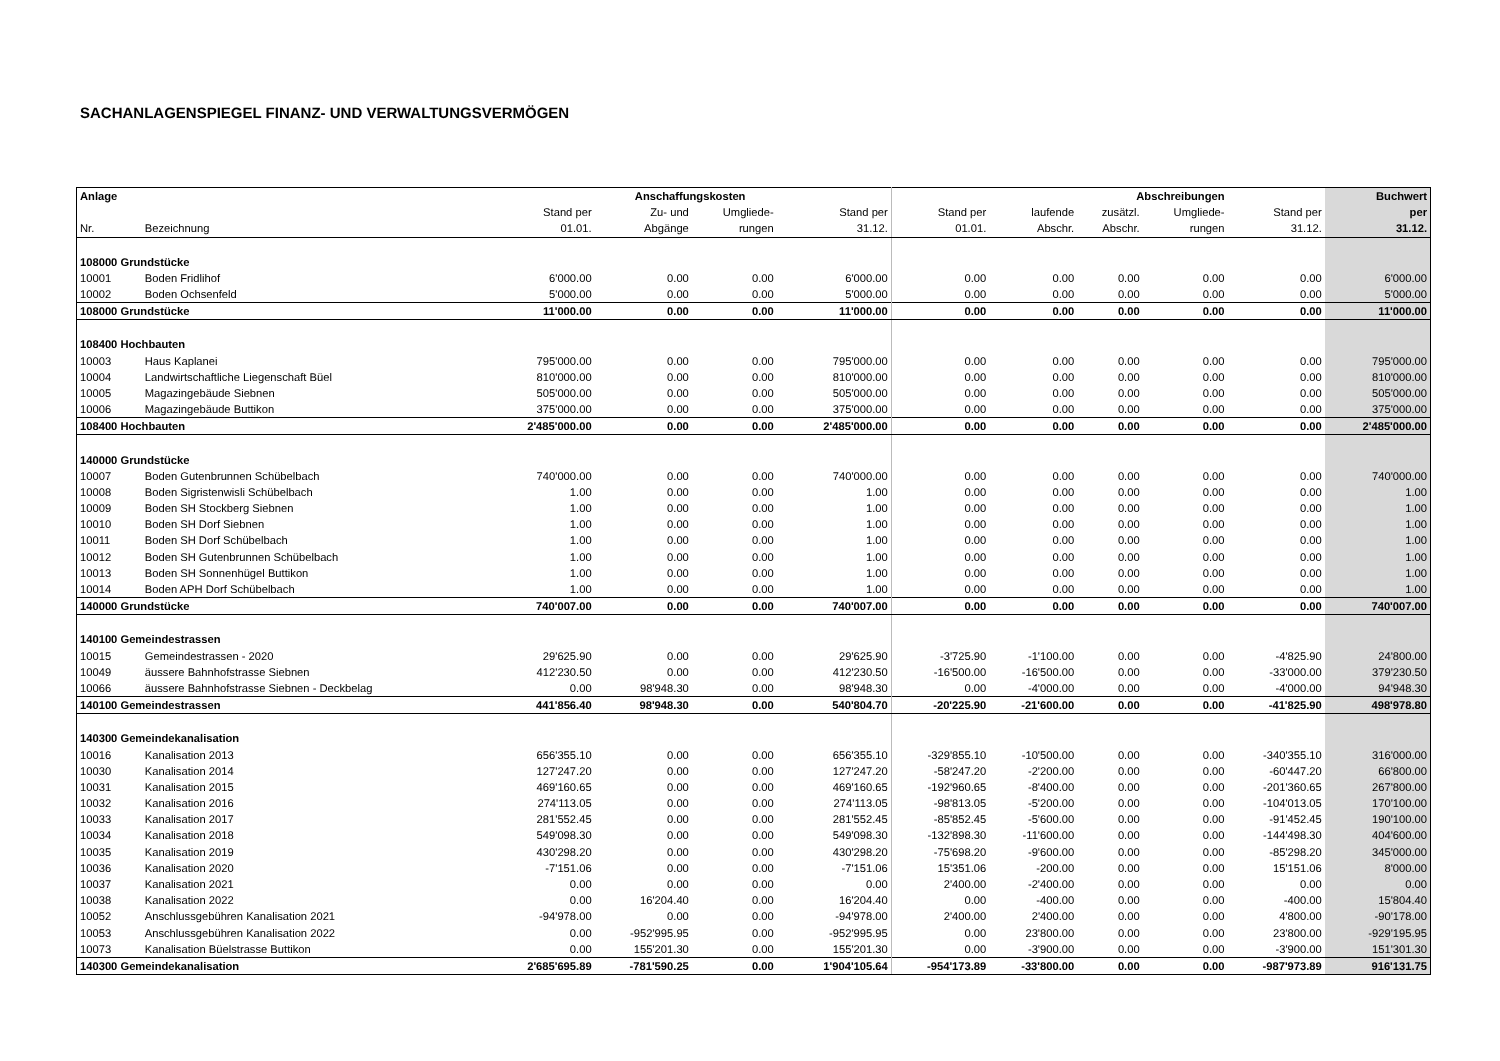SACHANLAGENSPIEGEL FINANZ- UND VERWALTUNGSVERMÖGEN
| Anlage | | | Anschaffungskosten | | | | | Abschreibungen | | | | Buchwert |
| --- | --- | --- | --- | --- | --- | --- | --- | --- | --- | --- | --- | --- |
| | | Stand per | Zu- und | Umgliede- | | Stand per | Stand per | laufende | zusätzl. | Umgliede- | Stand per | per |
| Nr. | Bezeichnung | 01.01. | Abgänge | rungen | | 31.12. | 01.01. | Abschr. | Abschr. | rungen | 31.12. | 31.12. |
| 108000 Grundstücke | | | | | | | | | | | | |
| 10001 | Boden Fridlihof | 6'000.00 | 0.00 | 0.00 | | 6'000.00 | 0.00 | 0.00 | 0.00 | 0.00 | 0.00 | 6'000.00 |
| 10002 | Boden Ochsenfeld | 5'000.00 | 0.00 | 0.00 | | 5'000.00 | 0.00 | 0.00 | 0.00 | 0.00 | 0.00 | 5'000.00 |
| 108000 Grundstücke | | 11'000.00 | 0.00 | 0.00 | | 11'000.00 | 0.00 | 0.00 | 0.00 | 0.00 | 0.00 | 11'000.00 |
| 108400 Hochbauten | | | | | | | | | | | | |
| 10003 | Haus Kaplanei | 795'000.00 | 0.00 | 0.00 | | 795'000.00 | 0.00 | 0.00 | 0.00 | 0.00 | 0.00 | 795'000.00 |
| 10004 | Landwirtschaftliche Liegenschaft Büel | 810'000.00 | 0.00 | 0.00 | | 810'000.00 | 0.00 | 0.00 | 0.00 | 0.00 | 0.00 | 810'000.00 |
| 10005 | Magazingebäude Siebnen | 505'000.00 | 0.00 | 0.00 | | 505'000.00 | 0.00 | 0.00 | 0.00 | 0.00 | 0.00 | 505'000.00 |
| 10006 | Magazingebäude Buttikon | 375'000.00 | 0.00 | 0.00 | | 375'000.00 | 0.00 | 0.00 | 0.00 | 0.00 | 0.00 | 375'000.00 |
| 108400 Hochbauten | | 2'485'000.00 | 0.00 | 0.00 | | 2'485'000.00 | 0.00 | 0.00 | 0.00 | 0.00 | 0.00 | 2'485'000.00 |
| 140000 Grundstücke | | | | | | | | | | | | |
| 10007 | Boden Gutenbrunnen Schübelbach | 740'000.00 | 0.00 | 0.00 | | 740'000.00 | 0.00 | 0.00 | 0.00 | 0.00 | 0.00 | 740'000.00 |
| 10008 | Boden Sigristenwisli Schübelbach | 1.00 | 0.00 | 0.00 | | 1.00 | 0.00 | 0.00 | 0.00 | 0.00 | 0.00 | 1.00 |
| 10009 | Boden SH Stockberg Siebnen | 1.00 | 0.00 | 0.00 | | 1.00 | 0.00 | 0.00 | 0.00 | 0.00 | 0.00 | 1.00 |
| 10010 | Boden SH Dorf Siebnen | 1.00 | 0.00 | 0.00 | | 1.00 | 0.00 | 0.00 | 0.00 | 0.00 | 0.00 | 1.00 |
| 10011 | Boden SH Dorf Schübelbach | 1.00 | 0.00 | 0.00 | | 1.00 | 0.00 | 0.00 | 0.00 | 0.00 | 0.00 | 1.00 |
| 10012 | Boden SH Gutenbrunnen Schübelbach | 1.00 | 0.00 | 0.00 | | 1.00 | 0.00 | 0.00 | 0.00 | 0.00 | 0.00 | 1.00 |
| 10013 | Boden SH Sonnenhügel Buttikon | 1.00 | 0.00 | 0.00 | | 1.00 | 0.00 | 0.00 | 0.00 | 0.00 | 0.00 | 1.00 |
| 10014 | Boden APH Dorf Schübelbach | 1.00 | 0.00 | 0.00 | | 1.00 | 0.00 | 0.00 | 0.00 | 0.00 | 0.00 | 1.00 |
| 140000 Grundstücke | | 740'007.00 | 0.00 | 0.00 | | 740'007.00 | 0.00 | 0.00 | 0.00 | 0.00 | 0.00 | 740'007.00 |
| 140100 Gemeindestrassen | | | | | | | | | | | | |
| 10015 | Gemeindestrassen - 2020 | 29'625.90 | 0.00 | 0.00 | | 29'625.90 | -3'725.90 | -1'100.00 | 0.00 | 0.00 | -4'825.90 | 24'800.00 |
| 10049 | äussere Bahnhofstrasse Siebnen | 412'230.50 | 0.00 | 0.00 | | 412'230.50 | -16'500.00 | -16'500.00 | 0.00 | 0.00 | -33'000.00 | 379'230.50 |
| 10066 | äussere Bahnhofstrasse Siebnen - Deckbelag | 0.00 | 98'948.30 | 0.00 | | 98'948.30 | 0.00 | -4'000.00 | 0.00 | 0.00 | -4'000.00 | 94'948.30 |
| 140100 Gemeindestrassen | | 441'856.40 | 98'948.30 | 0.00 | | 540'804.70 | -20'225.90 | -21'600.00 | 0.00 | 0.00 | -41'825.90 | 498'978.80 |
| 140300 Gemeindekanalisation | | | | | | | | | | | | |
| 10016 | Kanalisation 2013 | 656'355.10 | 0.00 | 0.00 | | 656'355.10 | -329'855.10 | -10'500.00 | 0.00 | 0.00 | -340'355.10 | 316'000.00 |
| 10030 | Kanalisation 2014 | 127'247.20 | 0.00 | 0.00 | | 127'247.20 | -58'247.20 | -2'200.00 | 0.00 | 0.00 | -60'447.20 | 66'800.00 |
| 10031 | Kanalisation 2015 | 469'160.65 | 0.00 | 0.00 | | 469'160.65 | -192'960.65 | -8'400.00 | 0.00 | 0.00 | -201'360.65 | 267'800.00 |
| 10032 | Kanalisation 2016 | 274'113.05 | 0.00 | 0.00 | | 274'113.05 | -98'813.05 | -5'200.00 | 0.00 | 0.00 | -104'013.05 | 170'100.00 |
| 10033 | Kanalisation 2017 | 281'552.45 | 0.00 | 0.00 | | 281'552.45 | -85'852.45 | -5'600.00 | 0.00 | 0.00 | -91'452.45 | 190'100.00 |
| 10034 | Kanalisation 2018 | 549'098.30 | 0.00 | 0.00 | | 549'098.30 | -132'898.30 | -11'600.00 | 0.00 | 0.00 | -144'498.30 | 404'600.00 |
| 10035 | Kanalisation 2019 | 430'298.20 | 0.00 | 0.00 | | 430'298.20 | -75'698.20 | -9'600.00 | 0.00 | 0.00 | -85'298.20 | 345'000.00 |
| 10036 | Kanalisation 2020 | -7'151.06 | 0.00 | 0.00 | | -7'151.06 | 15'351.06 | -200.00 | 0.00 | 0.00 | 15'151.06 | 8'000.00 |
| 10037 | Kanalisation 2021 | 0.00 | 0.00 | 0.00 | | 0.00 | 2'400.00 | -2'400.00 | 0.00 | 0.00 | 0.00 | 0.00 |
| 10038 | Kanalisation 2022 | 0.00 | 16'204.40 | 0.00 | | 16'204.40 | 0.00 | -400.00 | 0.00 | 0.00 | -400.00 | 15'804.40 |
| 10052 | Anschlussgebühren Kanalisation 2021 | -94'978.00 | 0.00 | 0.00 | | -94'978.00 | 2'400.00 | 2'400.00 | 0.00 | 0.00 | 4'800.00 | -90'178.00 |
| 10053 | Anschlussgebühren Kanalisation 2022 | 0.00 | -952'995.95 | 0.00 | | -952'995.95 | 0.00 | 23'800.00 | 0.00 | 0.00 | 23'800.00 | -929'195.95 |
| 10073 | Kanalisation Büelstrasse Buttikon | 0.00 | 155'201.30 | 0.00 | | 155'201.30 | 0.00 | -3'900.00 | 0.00 | 0.00 | -3'900.00 | 151'301.30 |
| 140300 Gemeindekanalisation | | 2'685'695.89 | -781'590.25 | 0.00 | | 1'904'105.64 | -954'173.89 | -33'800.00 | 0.00 | 0.00 | -987'973.89 | 916'131.75 |